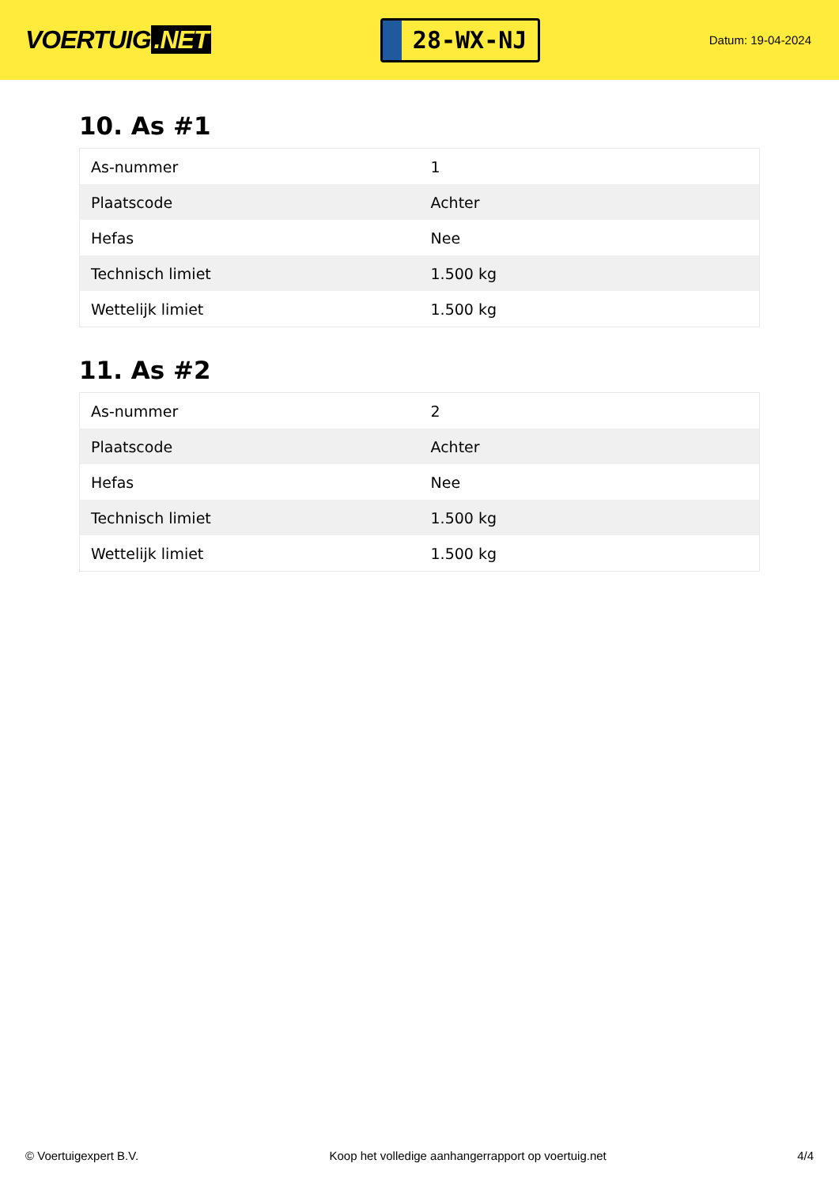VOERTUIG.NET
28-WX-NJ
Datum: 19-04-2024
10. As #1
| As-nummer | 1 |
| Plaatscode | Achter |
| Hefas | Nee |
| Technisch limiet | 1.500 kg |
| Wettelijk limiet | 1.500 kg |
11. As #2
| As-nummer | 2 |
| Plaatscode | Achter |
| Hefas | Nee |
| Technisch limiet | 1.500 kg |
| Wettelijk limiet | 1.500 kg |
© Voertuigexpert B.V. Koop het volledige aanhangerrapport op voertuig.net 4/4